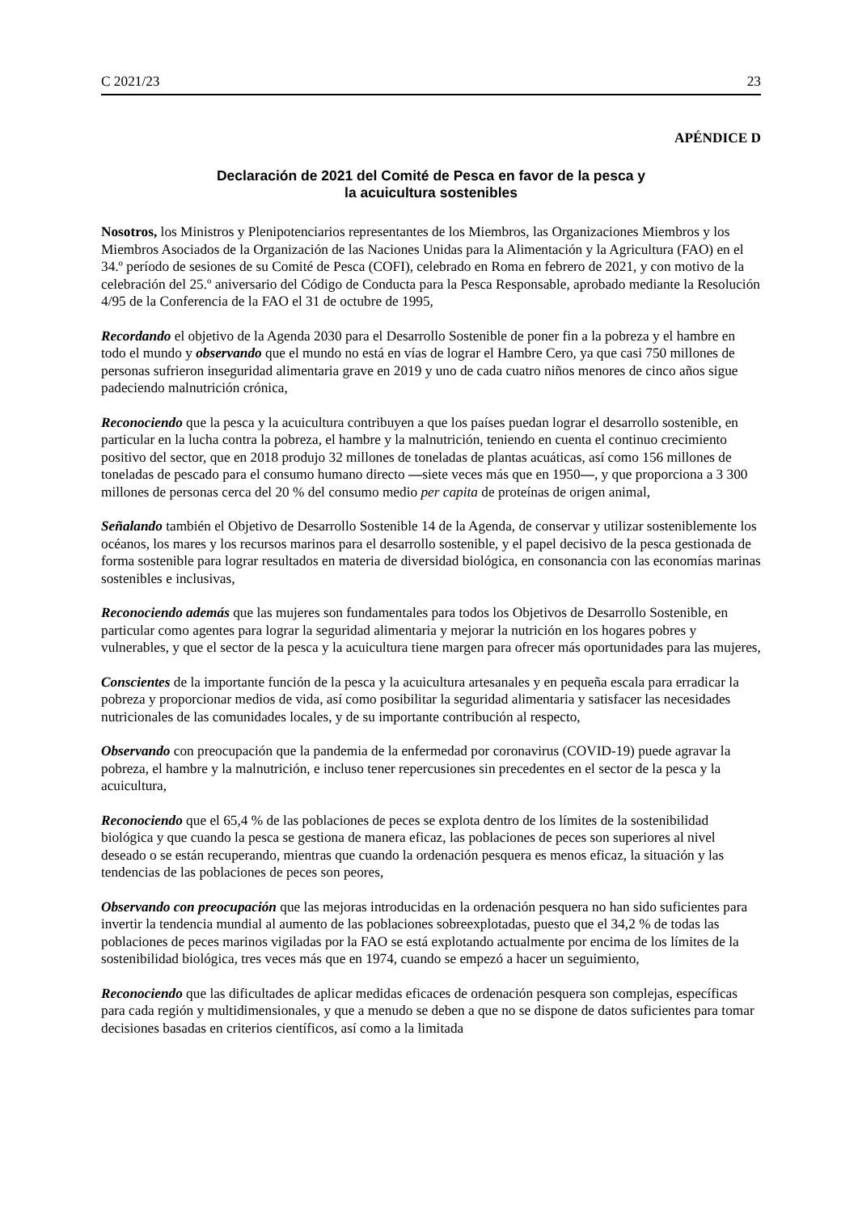C 2021/23 23
APÉNDICE D
Declaración de 2021 del Comité de Pesca en favor de la pesca y
la acuicultura sostenibles
Nosotros, los Ministros y Plenipotenciarios representantes de los Miembros, las Organizaciones Miembros y los Miembros Asociados de la Organización de las Naciones Unidas para la Alimentación y la Agricultura (FAO) en el 34.º período de sesiones de su Comité de Pesca (COFI), celebrado en Roma en febrero de 2021, y con motivo de la celebración del 25.º aniversario del Código de Conducta para la Pesca Responsable, aprobado mediante la Resolución 4/95 de la Conferencia de la FAO el 31 de octubre de 1995,
Recordando el objetivo de la Agenda 2030 para el Desarrollo Sostenible de poner fin a la pobreza y el hambre en todo el mundo y observando que el mundo no está en vías de lograr el Hambre Cero, ya que casi 750 millones de personas sufrieron inseguridad alimentaria grave en 2019 y uno de cada cuatro niños menores de cinco años sigue padeciendo malnutrición crónica,
Reconociendo que la pesca y la acuicultura contribuyen a que los países puedan lograr el desarrollo sostenible, en particular en la lucha contra la pobreza, el hambre y la malnutrición, teniendo en cuenta el continuo crecimiento positivo del sector, que en 2018 produjo 32 millones de toneladas de plantas acuáticas, así como 156 millones de toneladas de pescado para el consumo humano directo ―siete veces más que en 1950―, y que proporciona a 3 300 millones de personas cerca del 20 % del consumo medio per capita de proteínas de origen animal,
Señalando también el Objetivo de Desarrollo Sostenible 14 de la Agenda, de conservar y utilizar sosteniblemente los océanos, los mares y los recursos marinos para el desarrollo sostenible, y el papel decisivo de la pesca gestionada de forma sostenible para lograr resultados en materia de diversidad biológica, en consonancia con las economías marinas sostenibles e inclusivas,
Reconociendo además que las mujeres son fundamentales para todos los Objetivos de Desarrollo Sostenible, en particular como agentes para lograr la seguridad alimentaria y mejorar la nutrición en los hogares pobres y vulnerables, y que el sector de la pesca y la acuicultura tiene margen para ofrecer más oportunidades para las mujeres,
Conscientes de la importante función de la pesca y la acuicultura artesanales y en pequeña escala para erradicar la pobreza y proporcionar medios de vida, así como posibilitar la seguridad alimentaria y satisfacer las necesidades nutricionales de las comunidades locales, y de su importante contribución al respecto,
Observando con preocupación que la pandemia de la enfermedad por coronavirus (COVID-19) puede agravar la pobreza, el hambre y la malnutrición, e incluso tener repercusiones sin precedentes en el sector de la pesca y la acuicultura,
Reconociendo que el 65,4 % de las poblaciones de peces se explota dentro de los límites de la sostenibilidad biológica y que cuando la pesca se gestiona de manera eficaz, las poblaciones de peces son superiores al nivel deseado o se están recuperando, mientras que cuando la ordenación pesquera es menos eficaz, la situación y las tendencias de las poblaciones de peces son peores,
Observando con preocupación que las mejoras introducidas en la ordenación pesquera no han sido suficientes para invertir la tendencia mundial al aumento de las poblaciones sobreexplotadas, puesto que el 34,2 % de todas las poblaciones de peces marinos vigiladas por la FAO se está explotando actualmente por encima de los límites de la sostenibilidad biológica, tres veces más que en 1974, cuando se empezó a hacer un seguimiento,
Reconociendo que las dificultades de aplicar medidas eficaces de ordenación pesquera son complejas, específicas para cada región y multidimensionales, y que a menudo se deben a que no se dispone de datos suficientes para tomar decisiones basadas en criterios científicos, así como a la limitada